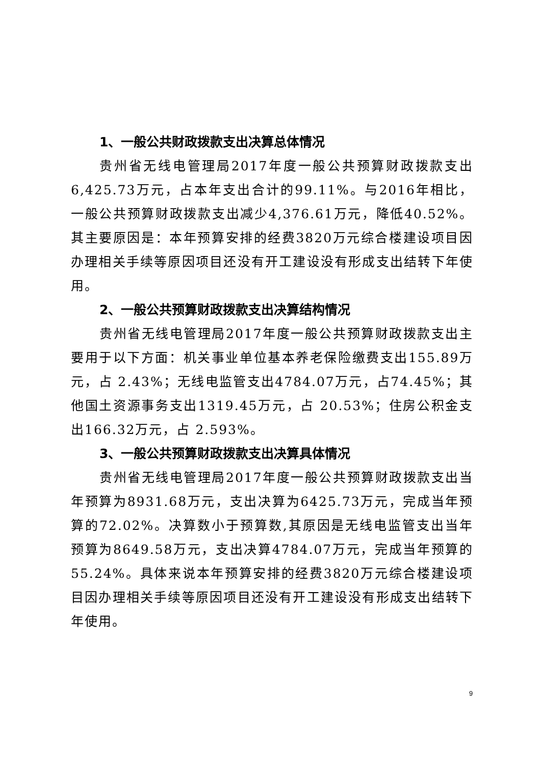1、一般公共财政拨款支出决算总体情况
贵州省无线电管理局2017年度一般公共预算财政拨款支出6,425.73万元，占本年支出合计的99.11%。与2016年相比，一般公共预算财政拨款支出减少4,376.61万元，降低40.52%。其主要原因是：本年预算安排的经费3820万元综合楼建设项目因办理相关手续等原因项目还没有开工建设没有形成支出结转下年使用。
2、一般公共预算财政拨款支出决算结构情况
贵州省无线电管理局2017年度一般公共预算财政拨款支出主要用于以下方面：机关事业单位基本养老保险缴费支出155.89万元，占 2.43%；无线电监管支出4784.07万元，占74.45%；其他国土资源事务支出1319.45万元，占 20.53%；住房公积金支出166.32万元，占 2.593%。
3、一般公共预算财政拨款支出决算具体情况
贵州省无线电管理局2017年度一般公共预算财政拨款支出当年预算为8931.68万元，支出决算为6425.73万元，完成当年预算的72.02%。决算数小于预算数,其原因是无线电监管支出当年预算为8649.58万元，支出决算4784.07万元，完成当年预算的55.24%。具体来说本年预算安排的经费3820万元综合楼建设项目因办理相关手续等原因项目还没有开工建设没有形成支出结转下年使用。
9